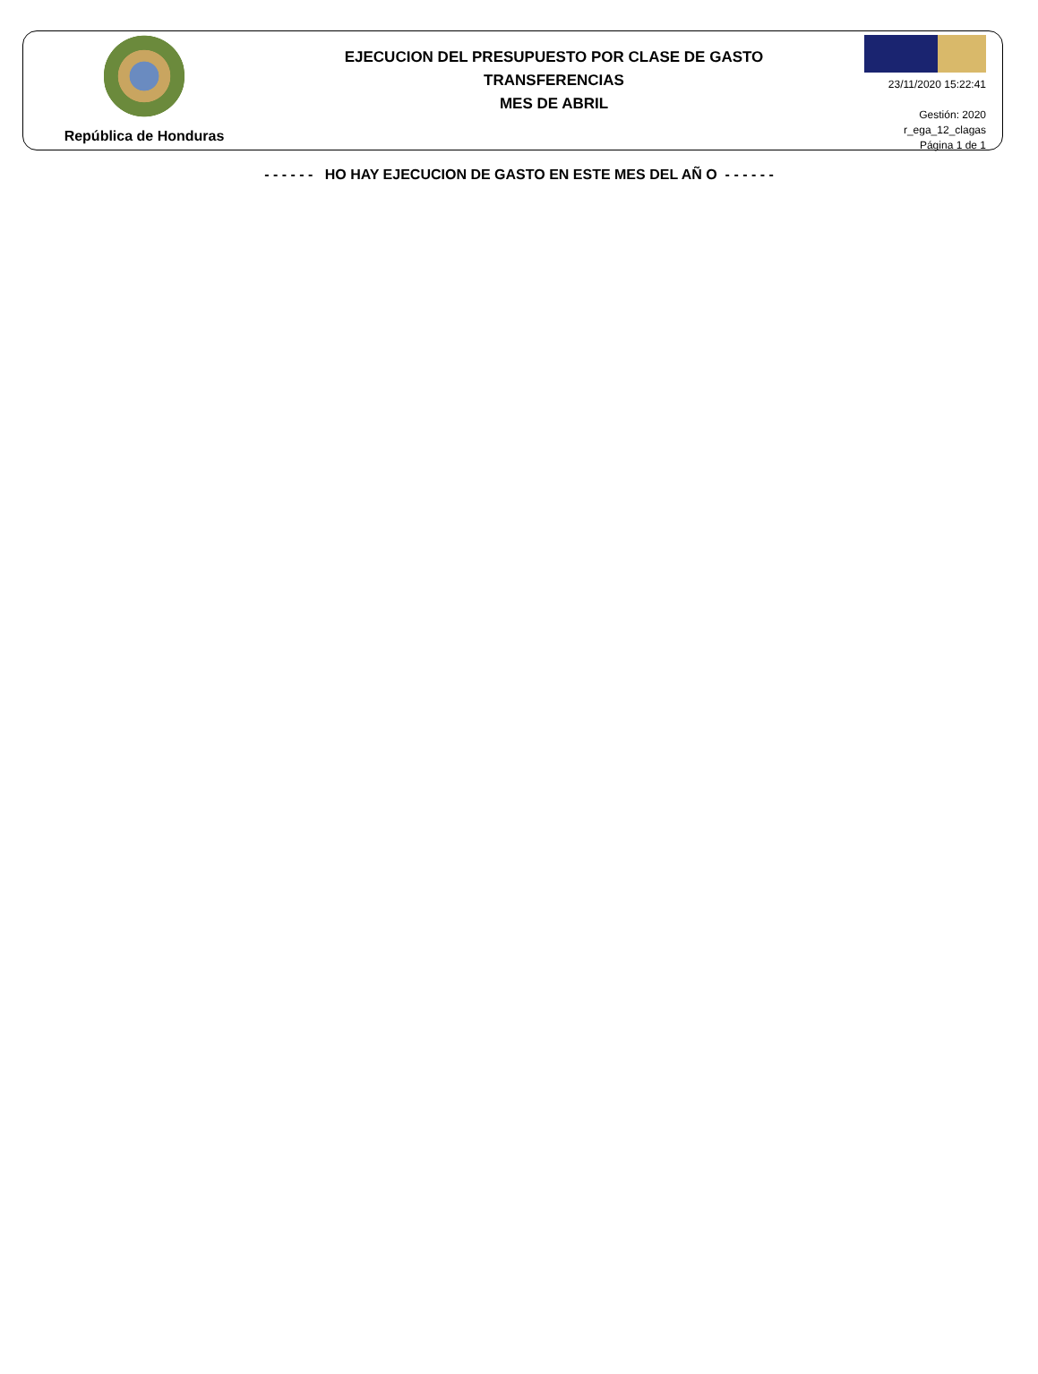República de Honduras
EJECUCION DEL PRESUPUESTO POR CLASE DE GASTO
TRANSFERENCIAS
MES DE ABRIL
23/11/2020 15:22:41
Gestión: 2020
r_ega_12_clagas
Página 1 de 1
- - - - - - HO HAY EJECUCION DE GASTO EN ESTE MES DEL AÑ O - - - - - -